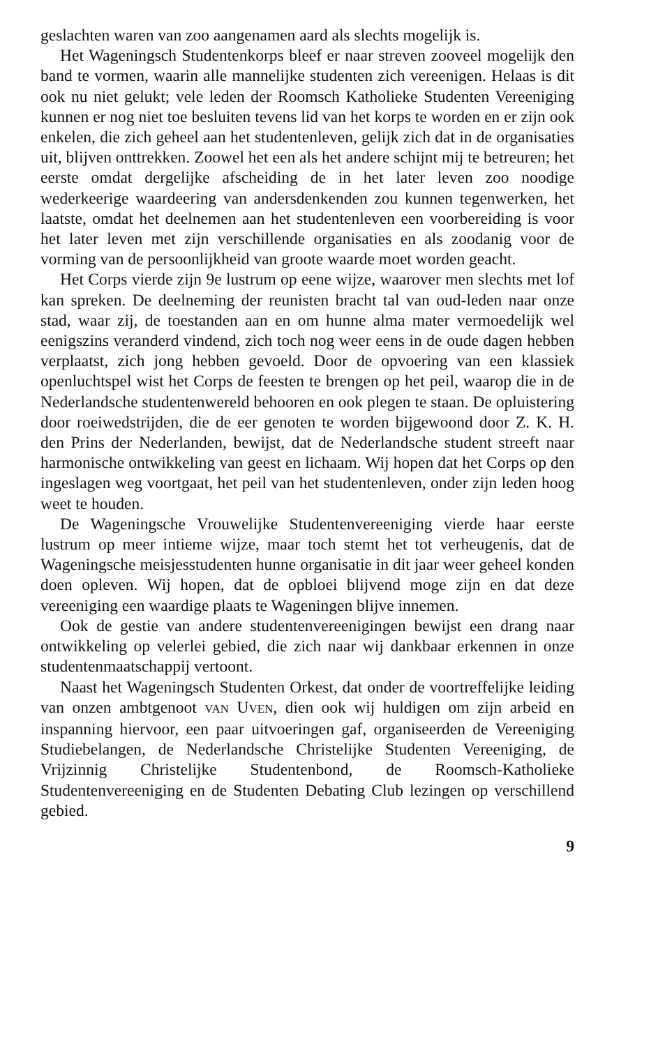geslachten waren van zoo aangenamen aard als slechts mogelijk is.
Het Wageningsch Studentenkorps bleef er naar streven zooveel mogelijk den band te vormen, waarin alle mannelijke studenten zich vereenigen. Helaas is dit ook nu niet gelukt; vele leden der Roomsch Katholieke Studenten Vereeniging kunnen er nog niet toe besluiten tevens lid van het korps te worden en er zijn ook enkelen, die zich geheel aan het studentenleven, gelijk zich dat in de organisaties uit, blijven onttrekken. Zoowel het een als het andere schijnt mij te betreuren; het eerste omdat dergelijke afscheiding de in het later leven zoo noodige wederkeerige waardeering van andersdenkenden zou kunnen tegenwerken, het laatste, omdat het deelnemen aan het studentenleven een voorbereiding is voor het later leven met zijn verschillende organisaties en als zoodanig voor de vorming van de persoonlijkheid van groote waarde moet worden geacht.
Het Corps vierde zijn 9e lustrum op eene wijze, waarover men slechts met lof kan spreken. De deelneming der reunisten bracht tal van oud-leden naar onze stad, waar zij, de toestanden aan en om hunne alma mater vermoedelijk wel eenigszins veranderd vindend, zich toch nog weer eens in de oude dagen hebben verplaatst, zich jong hebben gevoeld. Door de opvoering van een klassiek openluchtspel wist het Corps de feesten te brengen op het peil, waarop die in de Nederlandsche studentenwereld behooren en ook plegen te staan. De opluistering door roeiwedstrijden, die de eer genoten te worden bijgewoond door Z. K. H. den Prins der Nederlanden, bewijst, dat de Nederlandsche student streeft naar harmonische ontwikkeling van geest en lichaam. Wij hopen dat het Corps op den ingeslagen weg voortgaat, het peil van het studentenleven, onder zijn leden hoog weet te houden.
De Wageningsche Vrouwelijke Studentenvereeniging vierde haar eerste lustrum op meer intieme wijze, maar toch stemt het tot verheugenis, dat de Wageningsche meisjesstudenten hunne organisatie in dit jaar weer geheel konden doen opleven. Wij hopen, dat de opbloei blijvend moge zijn en dat deze vereeniging een waardige plaats te Wageningen blijve innemen.
Ook de gestie van andere studentenvereenigingen bewijst een drang naar ontwikkeling op velerlei gebied, die zich naar wij dankbaar erkennen in onze studentenmaatschappij vertoont.
Naast het Wageningsch Studenten Orkest, dat onder de voortreffelijke leiding van onzen ambtgenoot VAN UVEN, dien ook wij huldigen om zijn arbeid en inspanning hiervoor, een paar uitvoeringen gaf, organiseerden de Vereeniging Studiebelangen, de Nederlandsche Christelijke Studenten Vereeniging, de Vrijzinnig Christelijke Studentenbond, de Roomsch-Katholieke Studentenvereeniging en de Studenten Debating Club lezingen op verschillend gebied.
9